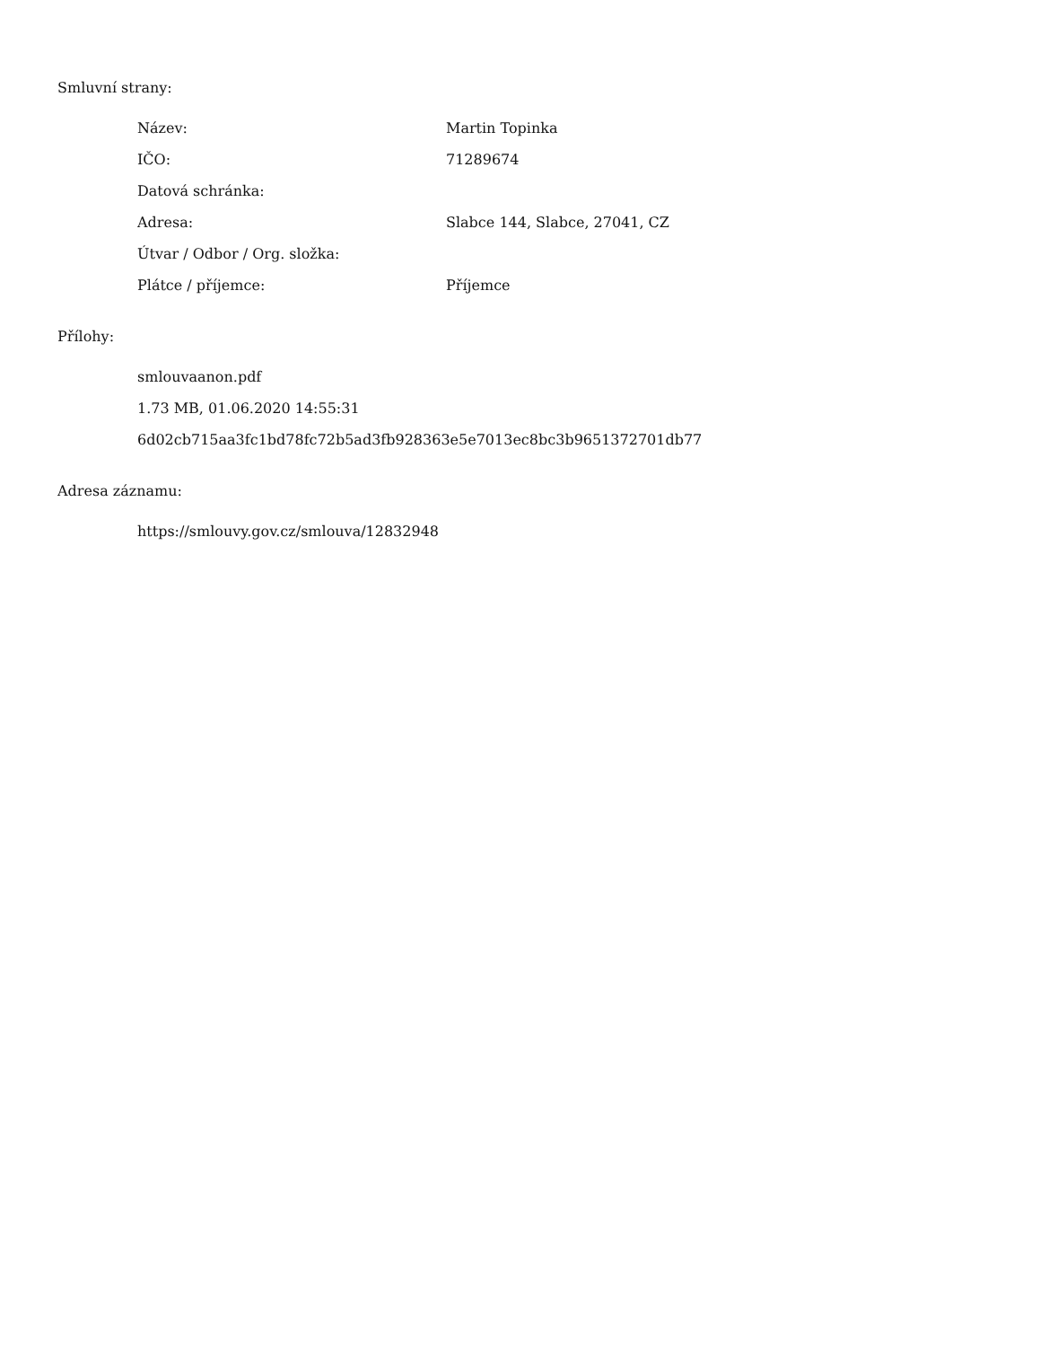Smluvní strany:
| Název: | Martin Topinka |
| IČO: | 71289674 |
| Datová schránka: | |
| Adresa: | Slabce 144, Slabce, 27041, CZ |
| Útvar / Odbor / Org. složka: | |
| Plátce / příjemce: | Příjemce |
Přílohy:
smlouvaanon.pdf
1.73 MB, 01.06.2020 14:55:31
6d02cb715aa3fc1bd78fc72b5ad3fb928363e5e7013ec8bc3b9651372701db77
Adresa záznamu:
https://smlouvy.gov.cz/smlouva/12832948